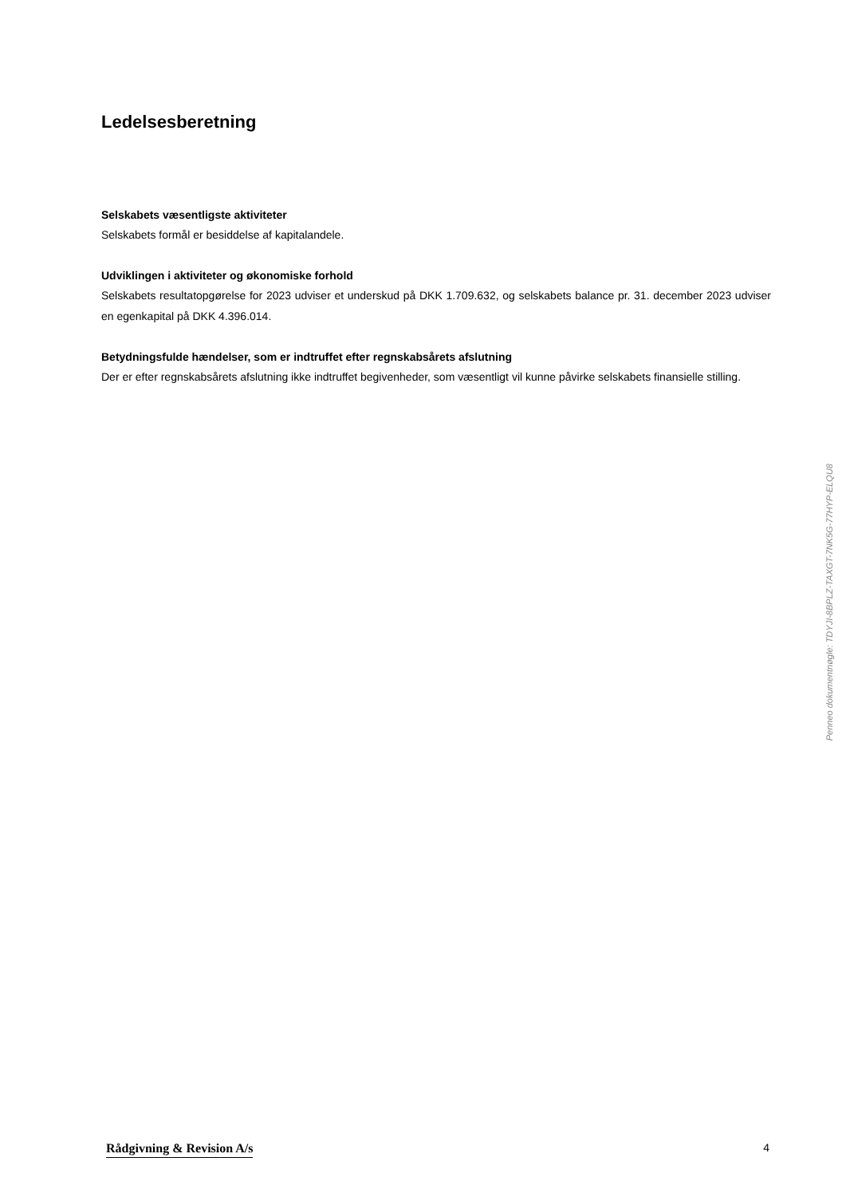Ledelsesberetning
Selskabets væsentligste aktiviteter
Selskabets formål er besiddelse af kapitalandele.
Udviklingen i aktiviteter og økonomiske forhold
Selskabets resultatopgørelse for 2023 udviser et underskud på DKK 1.709.632, og selskabets balance pr. 31. december 2023 udviser en egenkapital på DKK 4.396.014.
Betydningsfulde hændelser, som er indtruffet efter regnskabsårets afslutning
Der er efter regnskabsårets afslutning ikke indtruffet begivenheder, som væsentligt vil kunne påvirke selskabets finansielle stilling.
Penneo dokumentnøgle: TDYJI-8BPLZ-TAXGT-7NK5G-77HYP-ELQU8
Rådgivning & Revision A/s 4